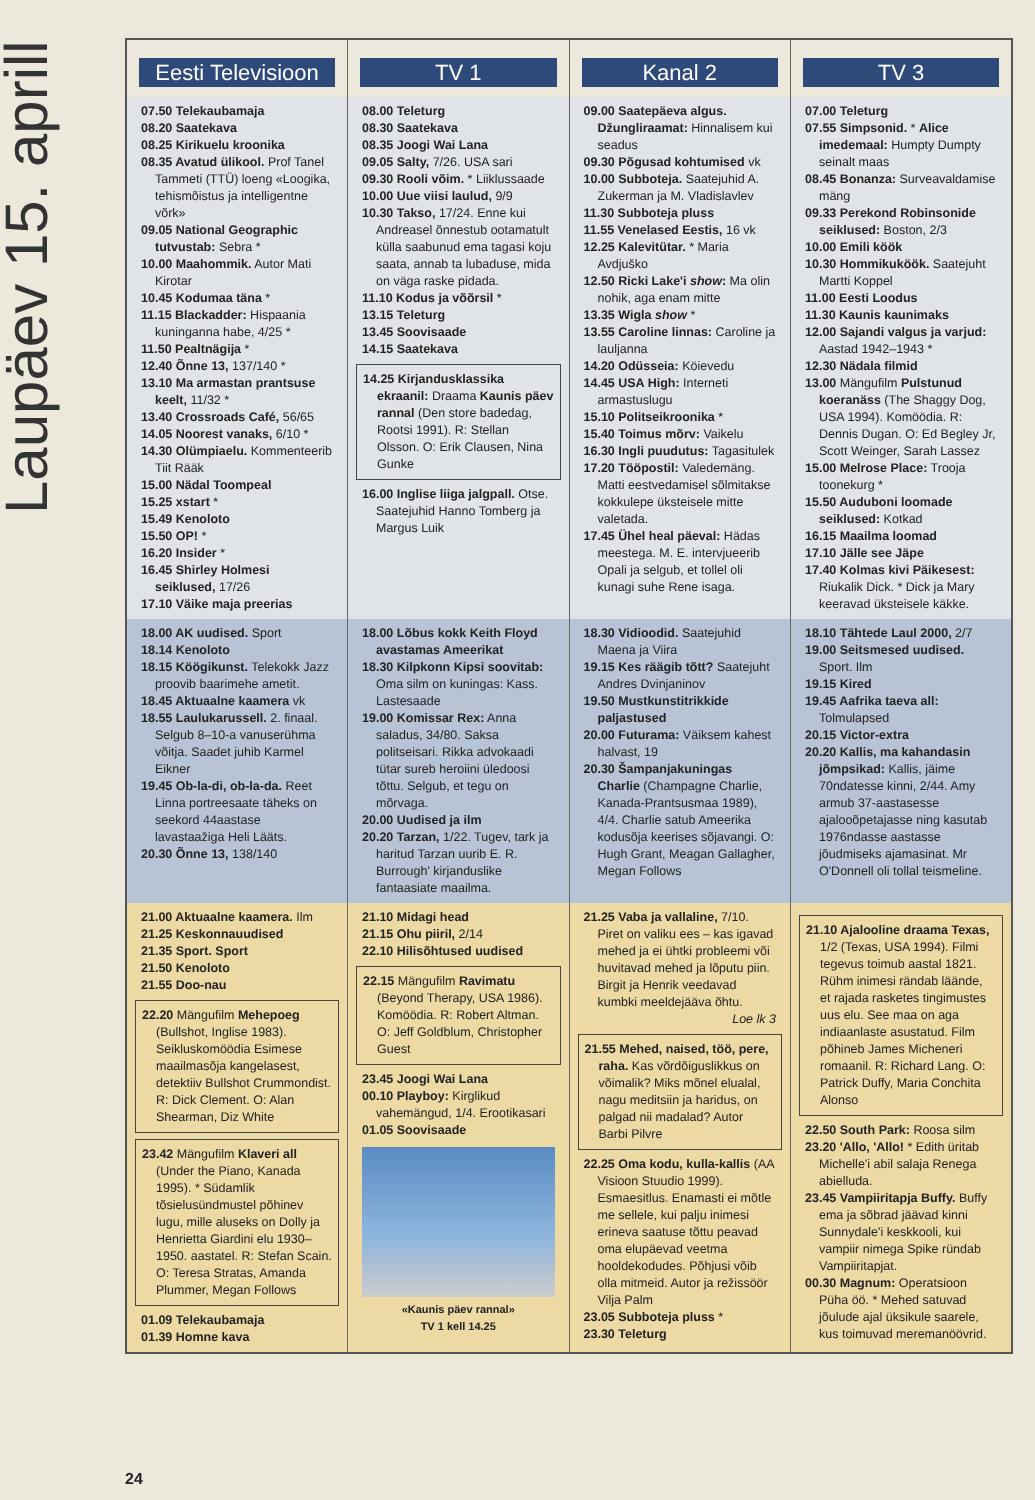Laupäev 15. aprill
| Eesti Televisioon | TV 1 | Kanal 2 | TV 3 |
| --- | --- | --- | --- |
| 07.50 Telekaubamaja 08.20 Saatekava 08.25 Kirikuelu kroonika 08.35 Avatud ülikool. Prof Tanel Tammeti (TTÜ) loeng «Loogika, tehismõistus ja intelligentne võrk» 09.05 National Geographic tutvustab: Sebra * 10.00 Maahommik. Autor Mati Kirotar 10.45 Kodumaa täna * 11.15 Blackadder: Hispaania kuninganna habe, 4/25 * 11.50 Pealtnägija * 12.40 Õnne 13, 137/140 * 13.10 Ma armastan prantsuse keelt, 11/32 * 13.40 Crossroads Café, 56/65 14.05 Noorest vanaks, 6/10 * 14.30 Olümpiaelu. Kommenteerib Tiit Rääk 15.00 Nädal Toompeal 15.25 xstart * 15.49 Kenoloto 15.50 OP! * 16.20 Insider * 16.45 Shirley Holmesi seiklused, 17/26 17.10 Väike maja preerias | 08.00 Teleturg 08.30 Saatekava 08.35 Joogi Wai Lana 09.05 Salty, 7/26. USA sari 09.30 Rooli võim. * Liiklussaade 10.00 Uue viisi laulud, 9/9 10.30 Takso, 17/24. Enne kui Andreasel õnnestub ootamatult külla saabunud ema tagasi koju saata, annab ta lubaduse, mida on väga raske pidada. 11.10 Kodus ja võõrsil * 13.15 Teleturg 13.45 Soovisaade 14.15 Saatekava 14.25 Kirjandusklassika ekraanil: Draama Kaunis päev rannal (Den store badedag, Rootsi 1991). R: Stellan Olsson. O: Erik Clausen, Nina Gunke 16.00 Inglise liiga jalgpall. Otse. Saatejuhid Hanno Tomberg ja Margus Luik | 09.00 Saatepäeva algus. Džungliraamat: Hinnalisem kui seadus 09.30 Põgusad kohtumised vk 10.00 Subboteja. Saatejuhid A. Zukerman ja M. Vladislavlev 11.30 Subboteja pluss 11.55 Venelased Eestis, 16 vk 12.25 Kalevitütar. * Maria Avdjuško 12.50 Ricki Lake'i show : Ma olin nohik, aga enam mitte 13.35 Wigla show * 13.55 Caroline linnas: Caroline ja lauljanna 14.20 Odüsseia: Köievedu 14.45 USA High: Interneti armastuslugu 15.10 Politseikroonika * 15.40 Toimus mõrv: Vaikelu 16.30 Ingli puudutus: Tagasitulek 17.20 Tööpostil: Valedemäng. Matti eestvedamisel sõlmitakse kokkulepe üksteisele mitte valetada. 17.45 Ühel heal päeval: Hädas meestega. M. E. intervjueerib Opali ja selgub, et tollel oli kunagi suhe Rene isaga. | 07.00 Teleturg 07.55 Simpsonid. * Alice imedemaal: Humpty Dumpty seinalt maas 08.45 Bonanza: Surveavaldamise mäng 09.33 Perekond Robinsonide seiklused: Boston, 2/3 10.00 Emili köök 10.30 Hommikuköök. Saatejuht Martti Koppel 11.00 Eesti Loodus 11.30 Kaunis kaunimaks 12.00 Sajandi valgus ja varjud: Aastad 1942–1943 * 12.30 Nädala filmid 13.00 Mängufilm Pulstunud koeranäss (The Shaggy Dog, USA 1994). Komöödia. R: Dennis Dugan. O: Ed Begley Jr, Scott Weinger, Sarah Lassez 15.00 Melrose Place: Trooja toonekurg * 15.50 Auduboni loomade seiklused: Kotkad 16.15 Maailma loomad 17.10 Jälle see Jäpe 17.40 Kolmas kivi Päikesest: Riukalik Dick. * Dick ja Mary keeravad üksteisele käkke. |
| 18.00 AK uudised. Sport 18.14 Kenoloto 18.15 Köögikunst. Telekokk Jazz proovib baarimehe ametit. 18.45 Aktuaalne kaamera vk 18.55 Laulukarussell. 2. finaal. Selgub 8–10-a vanuserühma võitja. Saadet juhib Karmel Eikner 19.45 Ob-la-di, ob-la-da. Reet Linna portreesaate täheks on seekord 44aastase lavastaažiga Heli Lääts. 20.30 Õnne 13, 138/140 | 18.00 Lõbus kokk Keith Floyd avastamas Ameerikat 18.30 Kilpkonn Kipsi soovitab: Oma silm on kuningas: Kass. Lastesaade 19.00 Komissar Rex: Anna saladus, 34/80. Saksa politseisari. Rikka advokaadi tütar sureb heroiini üledoosi tõttu. Selgub, et tegu on mõrvaga. 20.00 Uudised ja ilm 20.20 Tarzan, 1/22. Tugev, tark ja haritud Tarzan uurib E. R. Burrough' kirjanduslike fantaasiate maailma. | 18.30 Vidioodid. Saatejuhid Maena ja Viira 19.15 Kes räägib tõtt? Saatejuht Andres Dvinjaninov 19.50 Mustkunstitrikkide paljastused 20.00 Futurama: Väiksem kahest halvast, 19 20.30 Šampanjakuningas Charlie (Champagne Charlie, Kanada-Prantsusmaa 1989), 4/4. Charlie satub Ameerika kodusõja keerises sõjavangi. O: Hugh Grant, Meagan Gallagher, Megan Follows | 18.10 Tähtede Laul 2000, 2/7 19.00 Seitsmesed uudised. Sport. Ilm 19.15 Kired 19.45 Aafrika taeva all: Tolmulapsed 20.15 Victor-extra 20.20 Kallis, ma kahandasin jõmpsikad: Kallis, jäime 70ndatesse kinni, 2/44. Amy armub 37-aastasesse ajalooõpetajasse ning kasutab 1976ndasse aastasse jõudmiseks ajamasinat. Mr O'Donnell oli tollal teismeline. |
| 21.00 Aktuaalne kaamera. Ilm 21.25 Keskonnauudised 21.35 Sport. Sport 21.50 Kenoloto 21.55 Doo-nau 22.20 Mängufilm Mehepoeg (Bullshot, Inglise 1983). Seikluskomöödia Esimese maailmasõja kangelasest, detektiiv Bullshot Crummondist. R: Dick Clement. O: Alan Shearman, Diz White 23.42 Mängufilm Klaveri all (Under the Piano, Kanada 1995). * Südamlik tõsielusündmustel põhinev lugu, mille aluseks on Dolly ja Henrietta Giardini elu 1930–1950. aastatel. R: Stefan Scain. O: Teresa Stratas, Amanda Plummer, Megan Follows 01.09 Telekaubamaja 01.39 Homne kava | 21.10 Midagi head 21.15 Ohu piiril, 2/14 22.10 Hilisõhtused uudised 22.15 Mängufilm Ravimatu (Beyond Therapy, USA 1986). Komöödia. R: Robert Altman. O: Jeff Goldblum, Christopher Guest 23.45 Joogi Wai Lana 00.10 Playboy: Kirglikud vahemängud, 1/4. Erootikasari 01.05 Soovisaade «Kaunis päev rannal» TV 1 kell 14.25 | 21.25 Vaba ja vallaline, 7/10. Piret on valiku ees – kas igavad mehed ja ei ühtki probleemi või huvitavad mehed ja lõputu piin. Birgit ja Henrik veedavad kumbki meeldejäävа õhtu. Loe lk 3 21.55 Mehed, naised, töö, pere, raha. Kas võrdõiguslikkus on võimalik? Miks mõnel elualal, nagu meditsiin ja haridus, on palgad nii madalad? Autor Barbi Pilvre 22.25 Oma kodu, kulla-kallis (AA Visioon Stuudio 1999). Esmaesitlus. Enamasti ei mõtle me sellele, kui palju inimesi erineva saatuse tõttu peavad oma elupäevad veetma hooldekodudes. Põhjusi võib olla mitmeid. Autor ja režissöör Vilja Palm 23.05 Subboteja pluss * 23.30 Teleturg | 21.10 Ajalooline draama Texas, 1/2 (Texas, USA 1994). Filmi tegevus toimub aastal 1821. Rühm inimesi rändab läände, et rajada rasketes tingimustes uus elu. See maa on aga indiaanlaste asustatud. Film põhineb James Micheneri romaanil. R: Richard Lang. O: Patrick Duffy, Maria Conchita Alonso 22.50 South Park: Roosa silm 23.20 'Allo, 'Allo! * Edith üritab Michelle'i abil salaja Renega abielluda. 23.45 Vampiiritapja Buffy. Buffy ema ja sõbrad jäävad kinni Sunnydale'i keskkooli, kui vampiir nimega Spike ründab Vampiiritapjat. 00.30 Magnum: Operatsioon Püha öö. * Mehed satuvad jõulude ajal üksikule saarele, kus toimuvad meremanöövrid. |
24